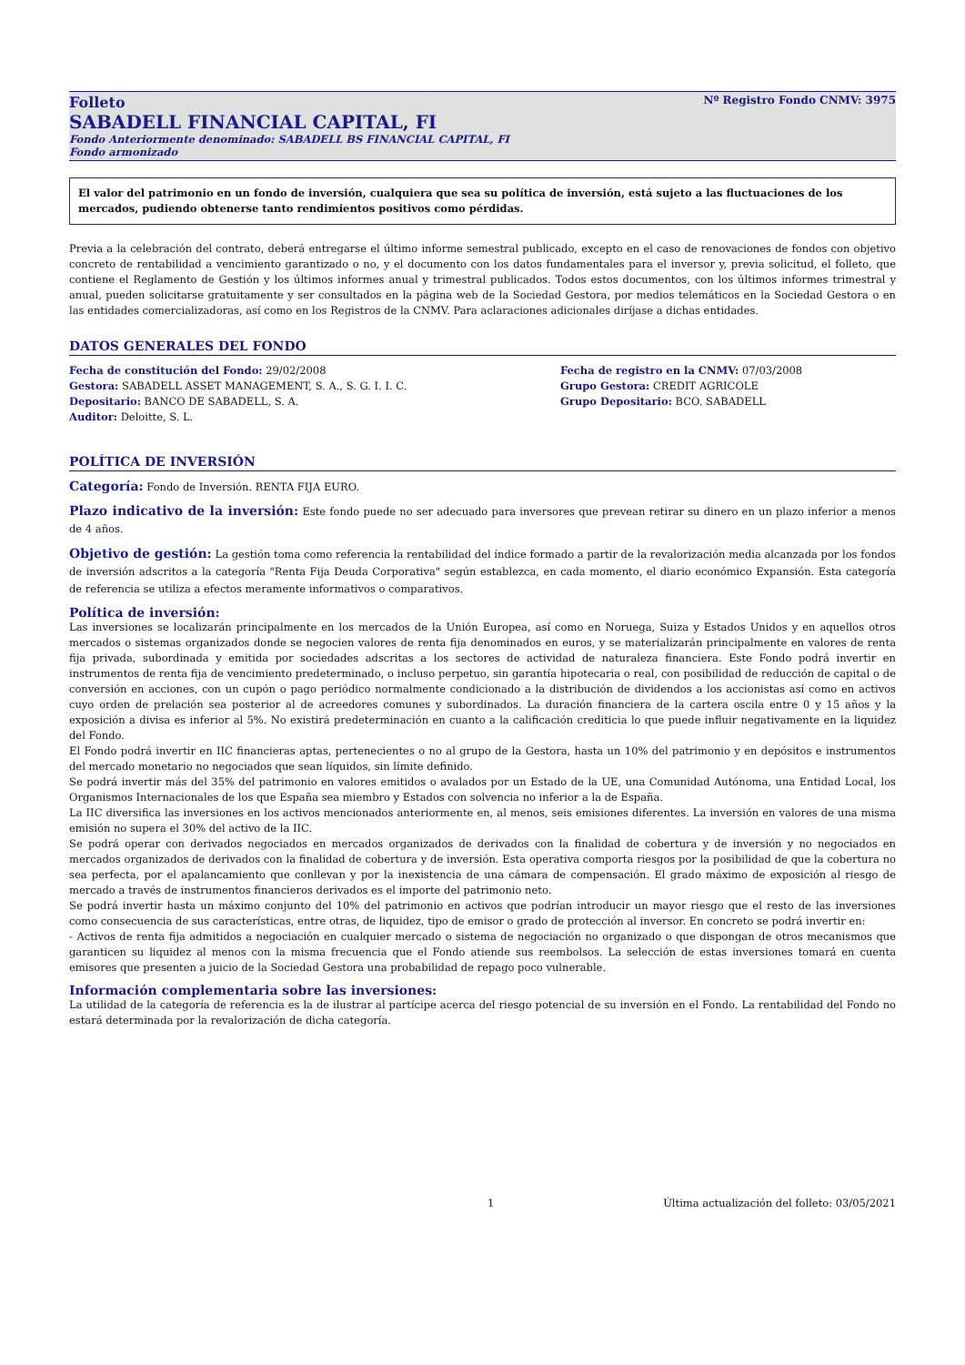Folleto Nº Registro Fondo CNMV: 3975
SABADELL FINANCIAL CAPITAL, FI
Fondo Anteriormente denominado: SABADELL BS FINANCIAL CAPITAL, FI
Fondo armonizado
El valor del patrimonio en un fondo de inversión, cualquiera que sea su política de inversión, está sujeto a las fluctuaciones de los mercados, pudiendo obtenerse tanto rendimientos positivos como pérdidas.
Previa a la celebración del contrato, deberá entregarse el último informe semestral publicado, excepto en el caso de renovaciones de fondos con objetivo concreto de rentabilidad a vencimiento garantizado o no, y el documento con los datos fundamentales para el inversor y, previa solicitud, el folleto, que contiene el Reglamento de Gestión y los últimos informes anual y trimestral publicados. Todos estos documentos, con los últimos informes trimestral y anual, pueden solicitarse gratuitamente y ser consultados en la página web de la Sociedad Gestora, por medios telemáticos en la Sociedad Gestora o en las entidades comercializadoras, así como en los Registros de la CNMV. Para aclaraciones adicionales diríjase a dichas entidades.
DATOS GENERALES DEL FONDO
Fecha de constitución del Fondo: 29/02/2008
Fecha de registro en la CNMV: 07/03/2008
Gestora: SABADELL ASSET MANAGEMENT, S. A., S. G. I. I. C.
Grupo Gestora: CREDIT AGRICOLE
Depositario: BANCO DE SABADELL, S. A.
Grupo Depositario: BCO. SABADELL
Auditor: Deloitte, S. L.
POLÍTICA DE INVERSIÓN
Categoría: Fondo de Inversión. RENTA FIJA EURO.
Plazo indicativo de la inversión: Este fondo puede no ser adecuado para inversores que prevean retirar su dinero en un plazo inferior a menos de 4 años.
Objetivo de gestión: La gestión toma como referencia la rentabilidad del índice formado a partir de la revalorización media alcanzada por los fondos de inversión adscritos a la categoría "Renta Fija Deuda Corporativa" según establezca, en cada momento, el diario económico Expansión. Esta categoría de referencia se utiliza a efectos meramente informativos o comparativos.
Política de inversión:
Las inversiones se localizarán principalmente en los mercados de la Unión Europea, así como en Noruega, Suiza y Estados Unidos y en aquellos otros mercados o sistemas organizados donde se negocien valores de renta fija denominados en euros, y se materializarán principalmente en valores de renta fija privada, subordinada y emitida por sociedades adscritas a los sectores de actividad de naturaleza financiera. Este Fondo podrá invertir en instrumentos de renta fija de vencimiento predeterminado, o incluso perpetuo, sin garantía hipotecaria o real, con posibilidad de reducción de capital o de conversión en acciones, con un cupón o pago periódico normalmente condicionado a la distribución de dividendos a los accionistas así como en activos cuyo orden de prelación sea posterior al de acreedores comunes y subordinados. La duración financiera de la cartera oscila entre 0 y 15 años y la exposición a divisa es inferior al 5%. No existirá predeterminación en cuanto a la calificación crediticia lo que puede influir negativamente en la liquidez del Fondo.
El Fondo podrá invertir en IIC financieras aptas, pertenecientes o no al grupo de la Gestora, hasta un 10% del patrimonio y en depósitos e instrumentos del mercado monetario no negociados que sean líquidos, sin límite definido.
Se podrá invertir más del 35% del patrimonio en valores emitidos o avalados por un Estado de la UE, una Comunidad Autónoma, una Entidad Local, los Organismos Internacionales de los que España sea miembro y Estados con solvencia no inferior a la de España.
La IIC diversifica las inversiones en los activos mencionados anteriormente en, al menos, seis emisiones diferentes. La inversión en valores de una misma emisión no supera el 30% del activo de la IIC.
Se podrá operar con derivados negociados en mercados organizados de derivados con la finalidad de cobertura y de inversión y no negociados en mercados organizados de derivados con la finalidad de cobertura y de inversión. Esta operativa comporta riesgos por la posibilidad de que la cobertura no sea perfecta, por el apalancamiento que conllevan y por la inexistencia de una cámara de compensación. El grado máximo de exposición al riesgo de mercado a través de instrumentos financieros derivados es el importe del patrimonio neto.
Se podrá invertir hasta un máximo conjunto del 10% del patrimonio en activos que podrían introducir un mayor riesgo que el resto de las inversiones como consecuencia de sus características, entre otras, de liquidez, tipo de emisor o grado de protección al inversor. En concreto se podrá invertir en:
- Activos de renta fija admitidos a negociación en cualquier mercado o sistema de negociación no organizado o que dispongan de otros mecanismos que garanticen su liquidez al menos con la misma frecuencia que el Fondo atiende sus reembolsos. La selección de estas inversiones tomará en cuenta emisores que presenten a juicio de la Sociedad Gestora una probabilidad de repago poco vulnerable.
Información complementaria sobre las inversiones:
La utilidad de la categoría de referencia es la de ilustrar al partícipe acerca del riesgo potencial de su inversión en el Fondo. La rentabilidad del Fondo no estará determinada por la revalorización de dicha categoría.
1 Última actualización del folleto: 03/05/2021